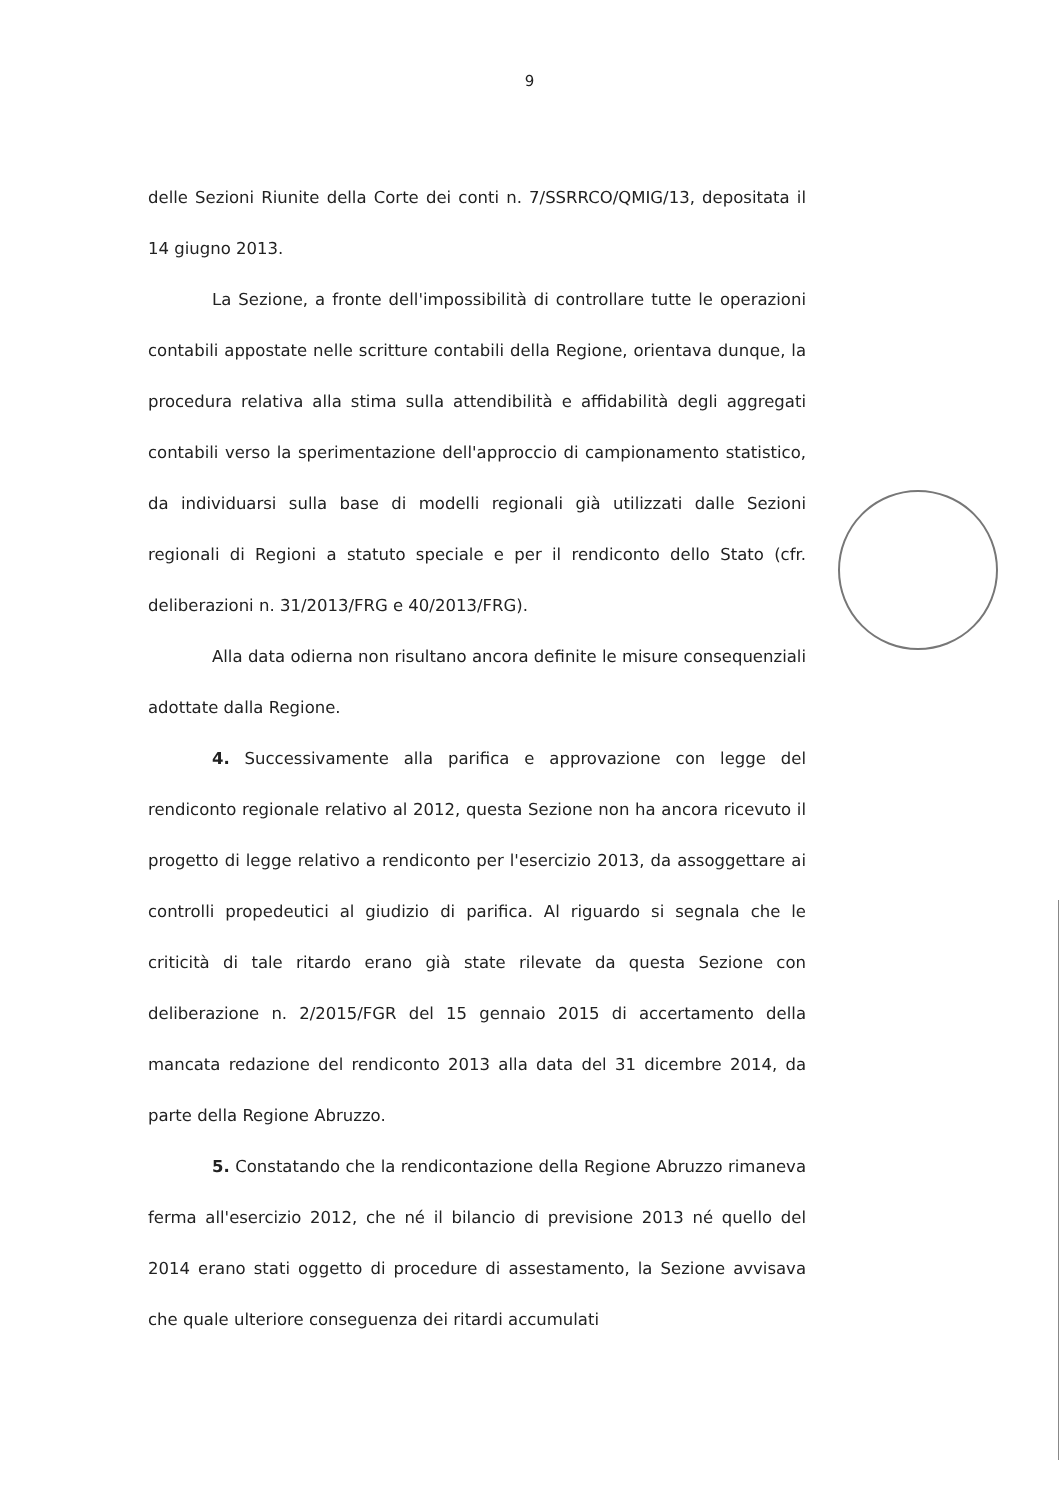9
delle Sezioni Riunite della Corte dei conti n. 7/SSRRCO/QMIG/13, depositata il 14 giugno 2013.
La Sezione, a fronte dell'impossibilità di controllare tutte le operazioni contabili appostate nelle scritture contabili della Regione, orientava dunque, la procedura relativa alla stima sulla attendibilità e affidabilità degli aggregati contabili verso la sperimentazione dell'approccio di campionamento statistico, da individuarsi sulla base di modelli regionali già utilizzati dalle Sezioni regionali di Regioni a statuto speciale e per il rendiconto dello Stato (cfr. deliberazioni n. 31/2013/FRG e 40/2013/FRG).
Alla data odierna non risultano ancora definite le misure consequenziali adottate dalla Regione.
4. Successivamente alla parifica e approvazione con legge del rendiconto regionale relativo al 2012, questa Sezione non ha ancora ricevuto il progetto di legge relativo a rendiconto per l'esercizio 2013, da assoggettare ai controlli propedeutici al giudizio di parifica. Al riguardo si segnala che le criticità di tale ritardo erano già state rilevate da questa Sezione con deliberazione n. 2/2015/FGR del 15 gennaio 2015 di accertamento della mancata redazione del rendiconto 2013 alla data del 31 dicembre 2014, da parte della Regione Abruzzo.
5. Constatando che la rendicontazione della Regione Abruzzo rimaneva ferma all'esercizio 2012, che né il bilancio di previsione 2013 né quello del 2014 erano stati oggetto di procedure di assestamento, la Sezione avvisava che quale ulteriore conseguenza dei ritardi accumulati